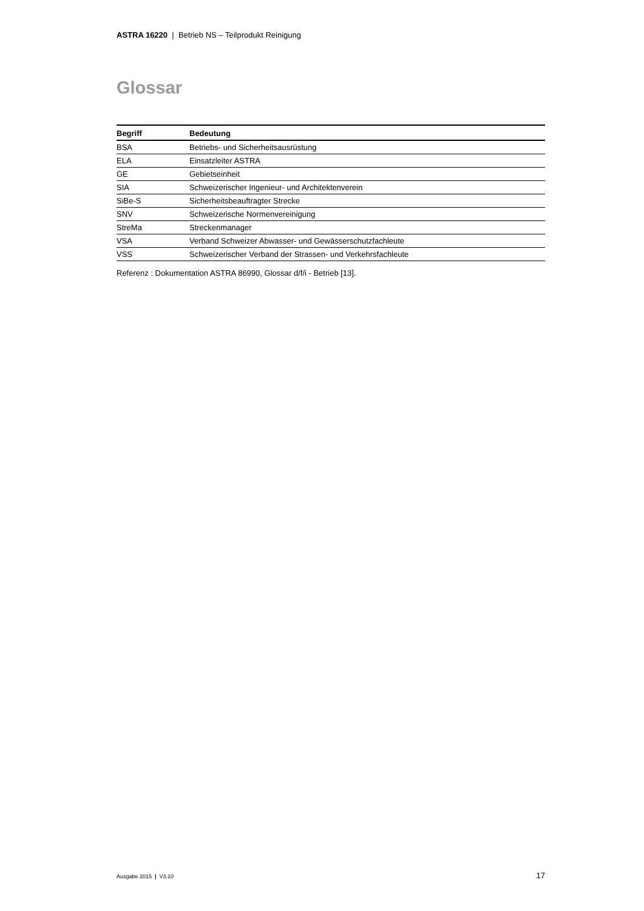ASTRA 16220 | Betrieb NS – Teilprodukt Reinigung
Glossar
| Begriff | Bedeutung |
| --- | --- |
| BSA | Betriebs- und Sicherheitsausrüstung |
| ELA | Einsatzleiter ASTRA |
| GE | Gebietseinheit |
| SIA | Schweizerischer Ingenieur- und Architektenverein |
| SiBe-S | Sicherheitsbeauftragter Strecke |
| SNV | Schweizerische Normenvereinigung |
| StreMa | Streckenmanager |
| VSA | Verband Schweizer Abwasser- und Gewässerschutzfachleute |
| VSS | Schweizerischer Verband der Strassen- und Verkehrsfachleute |
Referenz : Dokumentation ASTRA 86990, Glossar d/f/i - Betrieb [13].
Ausgabe 2015 | V3.10 17